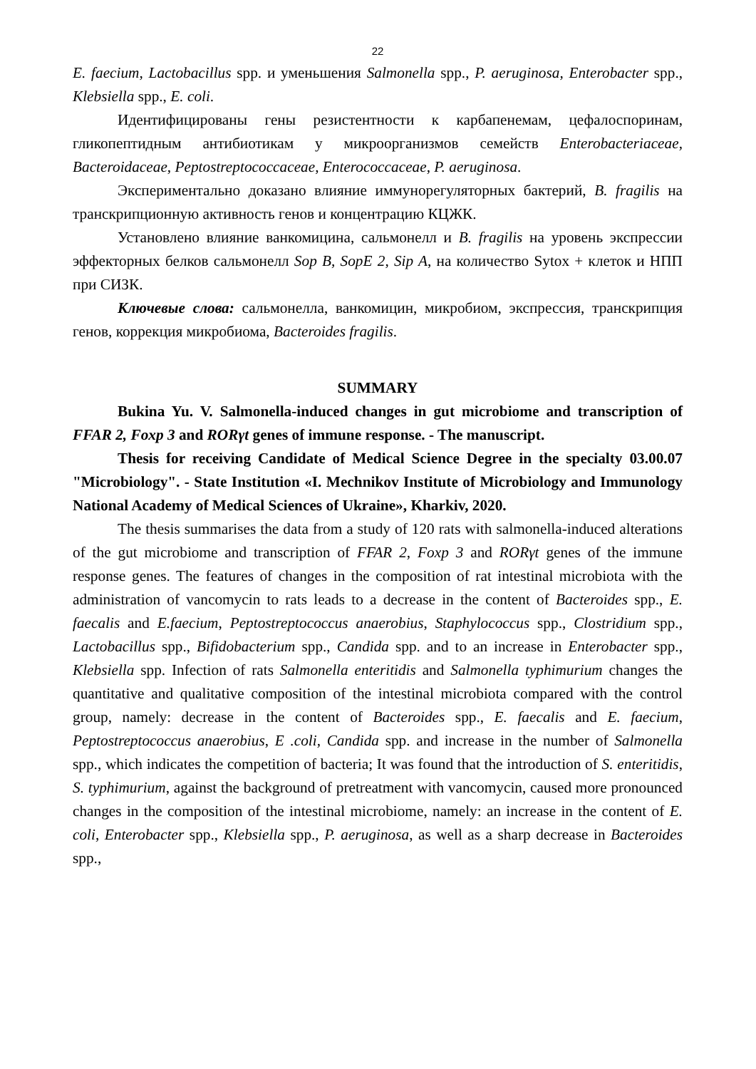22
E. faecium, Lactobacillus spp. и уменьшения Salmonella spp., P. aeruginosa, Enterobacter spp., Klebsiella spp., E. coli.
Идентифицированы гены резистентности к карбапенемам, цефалоспоринам, гликопептидным антибиотикам у микроорганизмов семейств Enterobacteriaceae, Bacteroidaceae, Peptostreptococcaceae, Enterococcaceae, P. aeruginosa.
Экспериментально доказано влияние иммунорегуляторных бактерий, B. fragilis на транскрипционную активность генов и концентрацию КЦЖК.
Установлено влияние ванкомицина, сальмонелл и B. fragilis на уровень экспрессии эффекторных белков сальмонелл Sop B, SopE 2, Sip A, на количество Sytox + клеток и НПП при СИЗК.
Ключевые слова: сальмонелла, ванкомицин, микробиом, экспрессия, транскрипция генов, коррекция микробиома, Bacteroides fragilis.
SUMMARY
Bukina Yu. V. Salmonella-induced changes in gut microbiome and transcription of FFAR 2, Foxp 3 and RORγt genes of immune response. - The manuscript.
Thesis for receiving Candidate of Medical Science Degree in the specialty 03.00.07 "Microbiology". - State Institution «I. Mechnikov Institute of Microbiology and Immunology National Academy of Medical Sciences of Ukraine», Kharkiv, 2020.
The thesis summarises the data from a study of 120 rats with salmonella-induced alterations of the gut microbiome and transcription of FFAR 2, Foxp 3 and RORγt genes of the immune response genes. The features of changes in the composition of rat intestinal microbiota with the administration of vancomycin to rats leads to a decrease in the content of Bacteroides spp., E. faecalis and E.faecium, Peptostreptococcus anaerobius, Staphylococcus spp., Clostridium spp., Lactobacillus spp., Bifidobacterium spp., Candida spp. and to an increase in Enterobacter spp., Klebsiella spp. Infection of rats Salmonella enteritidis and Salmonella typhimurium changes the quantitative and qualitative composition of the intestinal microbiota compared with the control group, namely: decrease in the content of Bacteroides spp., E. faecalis and E. faecium, Peptostreptococcus anaerobius, E .coli, Candida spp. and increase in the number of Salmonella spp., which indicates the competition of bacteria; It was found that the introduction of S. enteritidis, S. typhimurium, against the background of pretreatment with vancomycin, caused more pronounced changes in the composition of the intestinal microbiome, namely: an increase in the content of E. coli, Enterobacter spp., Klebsiella spp., P. aeruginosa, as well as a sharp decrease in Bacteroides spp.,